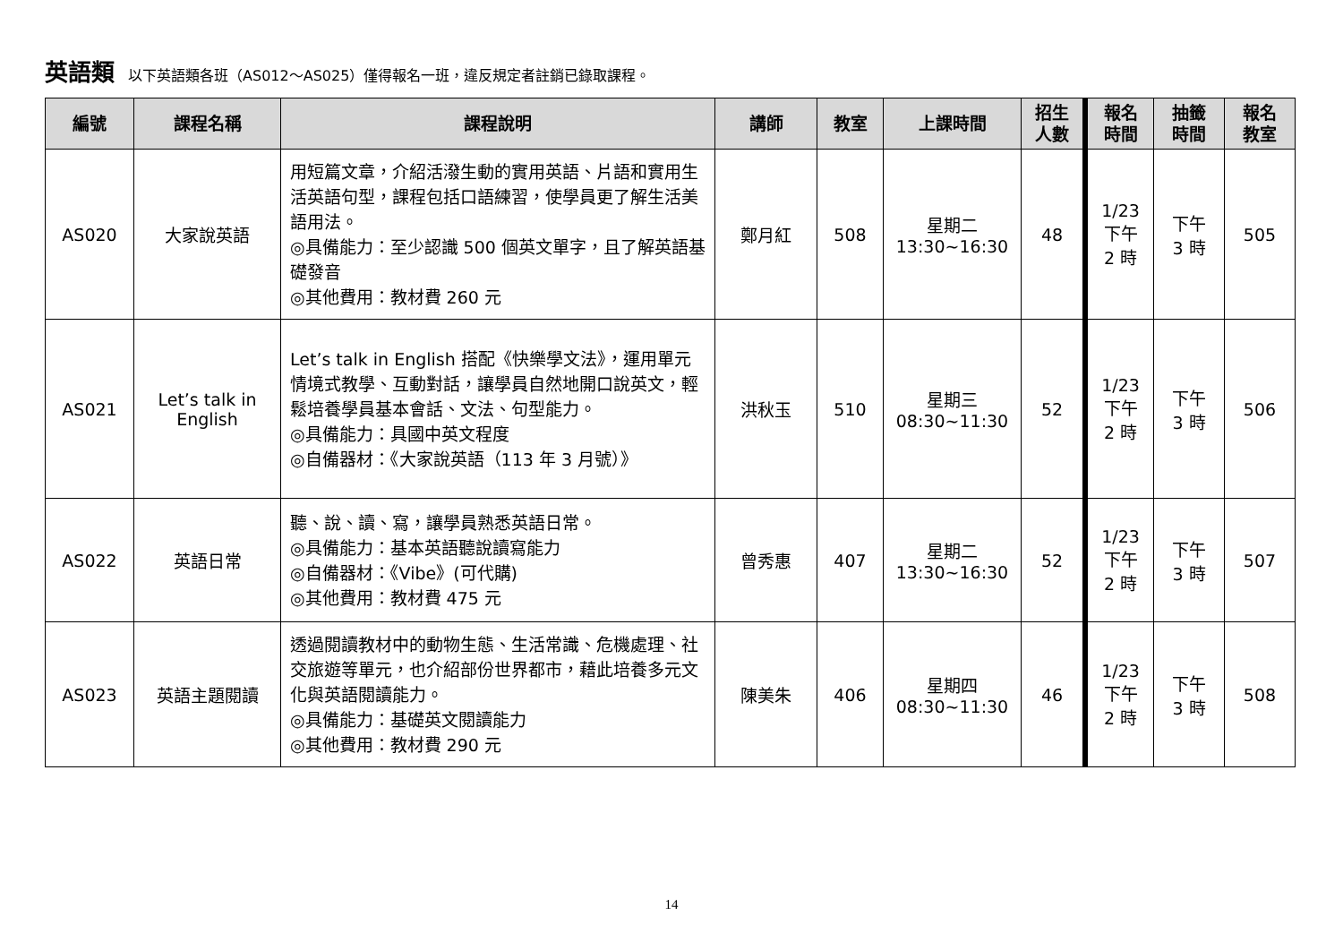英語類 以下英語類各班（AS012～AS025）僅得報名一班，違反規定者註銷已錄取課程。
| 編號 | 課程名稱 | 課程說明 | 講師 | 教室 | 上課時間 | 招生 人數 | 報名 時間 | 抽籤 時間 | 報名 教室 |
| --- | --- | --- | --- | --- | --- | --- | --- | --- | --- |
| AS020 | 大家說英語 | 用短篇文章，介紹活潑生動的實用英語、片語和實用生活英語句型，課程包括口語練習，使學員更了解生活美語用法。 ◎具備能力：至少認識 500 個英文單字，且了解英語基礎發音 ◎其他費用：教材費 260 元 | 鄭月紅 | 508 | 星期二 13:30~16:30 | 48 | 1/23 下午 2 時 | 下午 3 時 | 505 |
| AS021 | Let’s talk in English | Let’s talk in English 搭配《快樂學文法》，運用單元情境式教學、互動對話，讓學員自然地開口說英文，輕鬆培養學員基本會話、文法、句型能力。 ◎具備能力：具國中英文程度 ◎自備器材：《大家說英語（113 年 3 月號）》 | 洪秋玉 | 510 | 星期三 08:30~11:30 | 52 | 1/23 下午 2 時 | 下午 3 時 | 506 |
| AS022 | 英語日常 | 聽、說、讀、寫，讓學員熟悉英語日常。 ◎具備能力：基本英語聽說讀寫能力 ◎自備器材：《Vibe》(可代購) ◎其他費用：教材費 475 元 | 曾秀惠 | 407 | 星期二 13:30~16:30 | 52 | 1/23 下午 2 時 | 下午 3 時 | 507 |
| AS023 | 英語主題閱讀 | 透過閱讀教材中的動物生態、生活常識、危機處理、社交旅遊等單元，也介紹部份世界都市，藉此培養多元文化與英語閱讀能力。 ◎具備能力：基礎英文閱讀能力 ◎其他費用：教材費 290 元 | 陳美朱 | 406 | 星期四 08:30~11:30 | 46 | 1/23 下午 2 時 | 下午 3 時 | 508 |
14